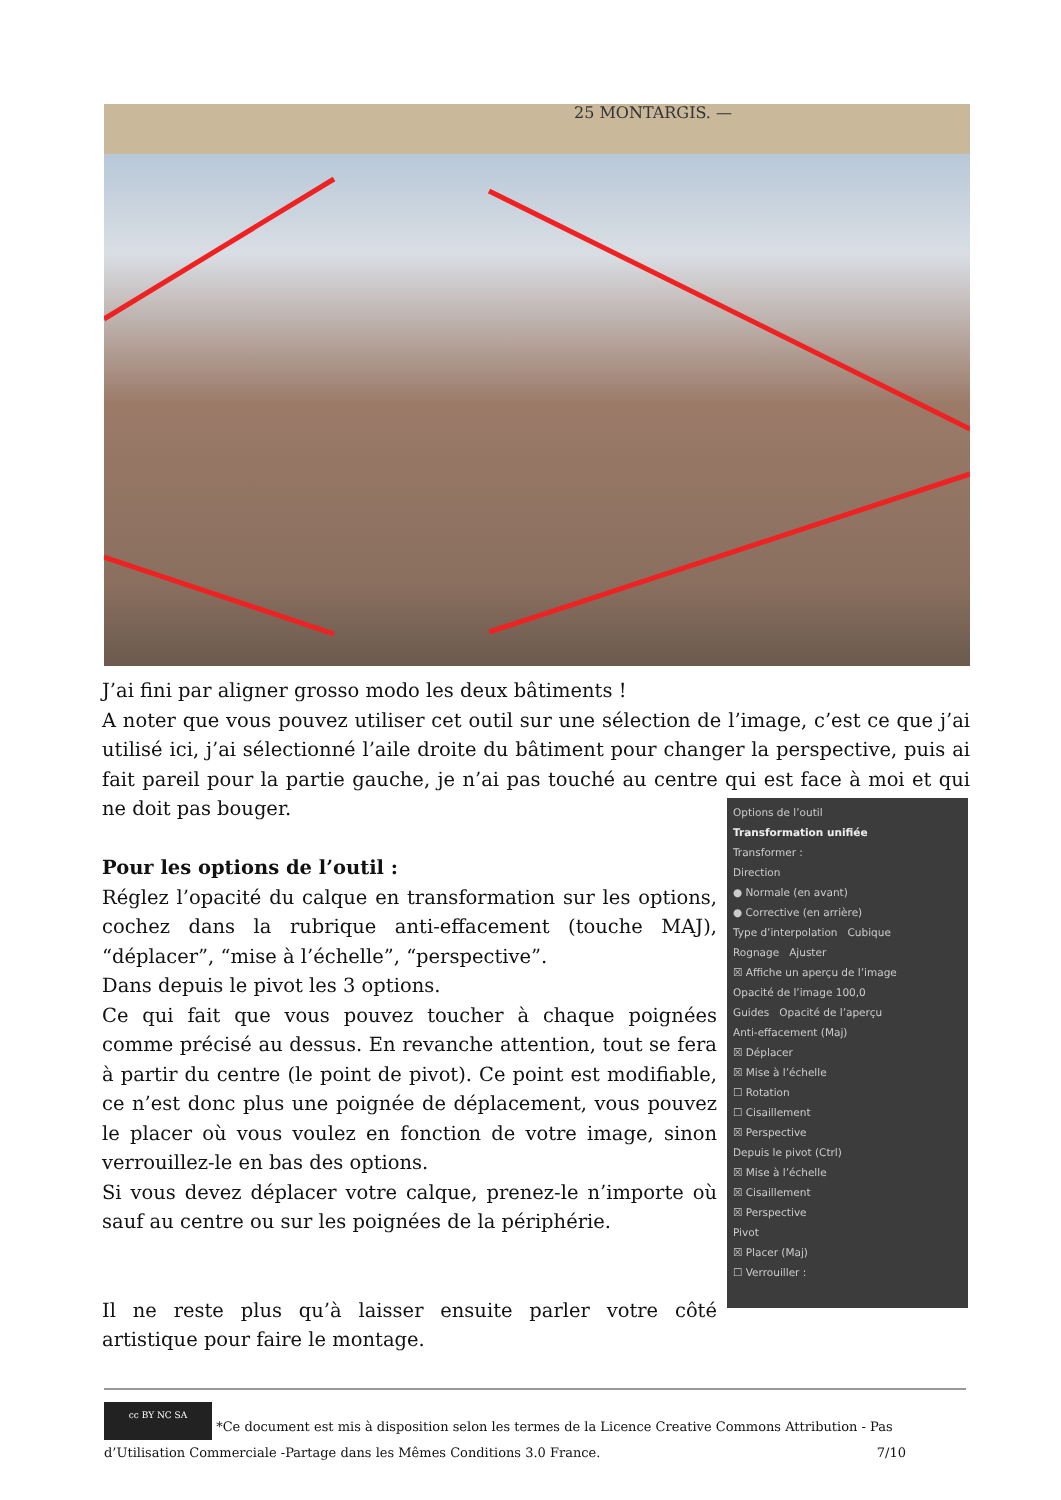25 MONTARGIS. —
J’ai fini par aligner grosso modo les deux bâtiments !
A noter que vous pouvez utiliser cet outil sur une sélection de l’image, c’est ce que j’ai utilisé ici, j’ai sélectionné l’aile droite du bâtiment pour changer la perspective, puis ai fait pareil pour la partie gauche, je n’ai pas touché au centre qui est face à moi et qui ne doit pas bouger.
Pour les options de l’outil :
Réglez l’opacité du calque en transformation sur les options, cochez dans la rubrique anti-effacement (touche MAJ), “déplacer”, “mise à l’échelle”, “perspective”.
Dans depuis le pivot les 3 options.
Ce qui fait que vous pouvez toucher à chaque poignées comme précisé au dessus. En revanche attention, tout se fera à partir du centre (le point de pivot). Ce point est modifiable, ce n’est donc plus une poignée de déplacement, vous pouvez le placer où vous voulez en fonction de votre image, sinon verrouillez-le en bas des options.
Si vous devez déplacer votre calque, prenez-le n’importe où sauf au centre ou sur les poignées de la périphérie.
Il ne reste plus qu’à laisser ensuite parler votre côté artistique pour faire le montage.
Options de l’outil
Transformation unifiée
Transformer :
Direction
● Normale (en avant)
● Corrective (en arrière)
Type d’interpolation Cubique
Rognage Ajuster
☒ Affiche un aperçu de l’image
Opacité de l’image 100,0
Guides Opacité de l’aperçu
Anti-effacement (Maj)
☒ Déplacer
☒ Mise à l’échelle
☐ Rotation
☐ Cisaillement
☒ Perspective
Depuis le pivot (Ctrl)
☒ Mise à l’échelle
☒ Cisaillement
☒ Perspective
Pivot
☒ Placer (Maj)
☐ Verrouiller :
cc BY NC SA *Ce document est mis à disposition selon les termes de la Licence Creative Commons Attribution - Pas d’Utilisation Commerciale -Partage dans les Mêmes Conditions 3.0 France. 7/10